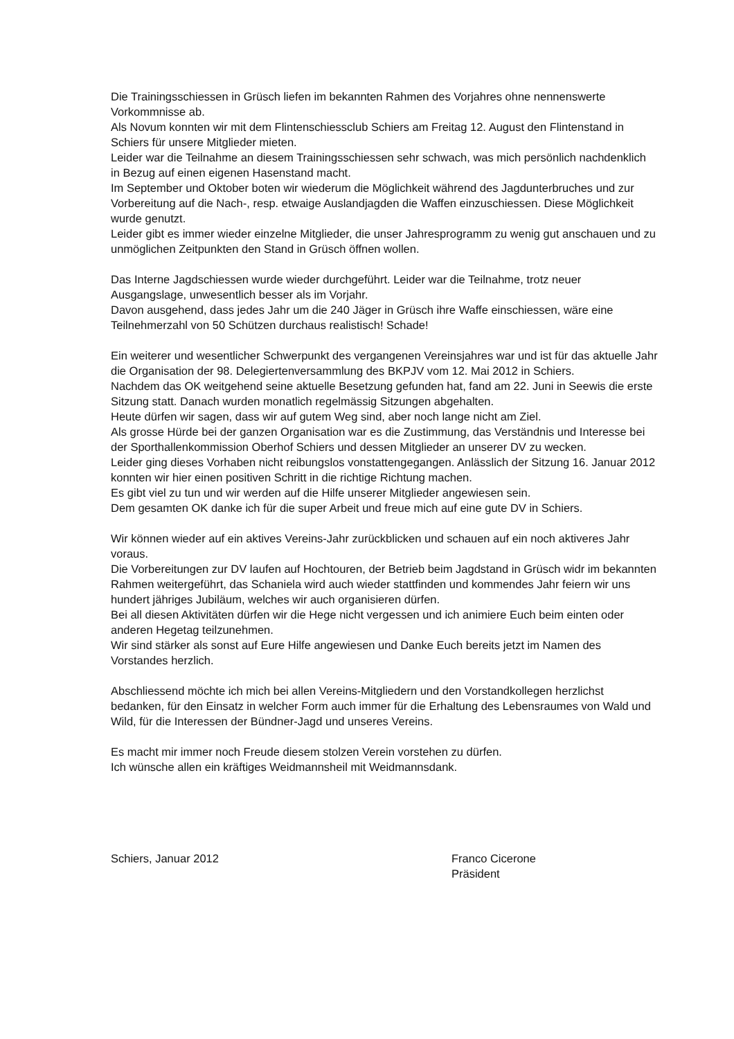Die Trainingsschiessen in Grüsch liefen im bekannten Rahmen des Vorjahres ohne nennenswerte Vorkommnisse ab.
Als Novum konnten wir mit dem Flintenschiessclub Schiers am Freitag 12. August den Flintenstand in Schiers für unsere Mitglieder mieten.
Leider war die Teilnahme an diesem Trainingsschiessen sehr schwach, was mich persönlich nachdenklich in Bezug auf einen eigenen Hasenstand macht.
Im September und Oktober boten wir wiederum die Möglichkeit während des Jagdunterbruches und zur Vorbereitung auf die Nach-, resp. etwaige Auslandjagden die Waffen einzuschiessen. Diese Möglichkeit wurde genutzt.
Leider gibt es immer wieder einzelne Mitglieder, die unser Jahresprogramm zu wenig gut anschauen und zu unmöglichen Zeitpunkten den Stand in Grüsch öffnen wollen.
Das Interne Jagdschiessen wurde wieder durchgeführt. Leider war die Teilnahme, trotz neuer Ausgangslage, unwesentlich besser als im Vorjahr.
Davon ausgehend, dass jedes Jahr um die 240 Jäger in Grüsch ihre Waffe einschiessen, wäre eine Teilnehmerzahl von 50 Schützen durchaus realistisch! Schade!
Ein weiterer und wesentlicher Schwerpunkt des vergangenen Vereinsjahres war und ist für das aktuelle Jahr die Organisation der 98. Delegiertenversammlung des BKPJV vom 12. Mai 2012 in Schiers.
Nachdem das OK weitgehend seine aktuelle Besetzung gefunden hat, fand am 22. Juni in Seewis die erste Sitzung statt. Danach wurden monatlich regelmässig Sitzungen abgehalten.
Heute dürfen wir sagen, dass wir auf gutem Weg sind, aber noch lange nicht am Ziel.
Als grosse Hürde bei der ganzen Organisation war es die Zustimmung, das Verständnis und Interesse bei der Sporthallenkommission Oberhof Schiers und dessen Mitglieder an unserer DV zu wecken.
Leider ging dieses Vorhaben nicht reibungslos vonstattengegangen. Anlässlich der Sitzung 16. Januar 2012 konnten wir hier einen positiven Schritt in die richtige Richtung machen.
Es gibt viel zu tun und wir werden auf die Hilfe unserer Mitglieder angewiesen sein.
Dem gesamten OK danke ich für die super Arbeit und freue mich auf eine gute DV in Schiers.
Wir können wieder auf ein aktives Vereins-Jahr zurückblicken und schauen auf ein noch aktiveres Jahr voraus.
Die Vorbereitungen zur DV laufen auf Hochtouren, der Betrieb beim Jagdstand in Grüsch widr im bekannten Rahmen weitergeführt, das Schaniela wird auch wieder stattfinden und kommendes Jahr feiern wir uns hundert jähriges Jubiläum, welches wir auch organisieren dürfen.
Bei all diesen Aktivitäten dürfen wir die Hege nicht vergessen und ich animiere Euch beim einten oder anderen Hegetag teilzunehmen.
Wir sind stärker als sonst auf Eure Hilfe angewiesen und Danke Euch bereits jetzt im Namen des Vorstandes herzlich.
Abschliessend möchte ich mich bei allen Vereins-Mitgliedern und den Vorstandkollegen herzlichst bedanken, für den Einsatz in welcher Form auch immer für die Erhaltung des Lebensraumes von Wald und Wild, für die Interessen der Bündner-Jagd und unseres Vereins.
Es macht mir immer noch Freude diesem stolzen Verein vorstehen zu dürfen.
Ich wünsche allen ein kräftiges Weidmannsheil mit Weidmannsdank.
Schiers, Januar 2012 Franco Cicerone
Präsident